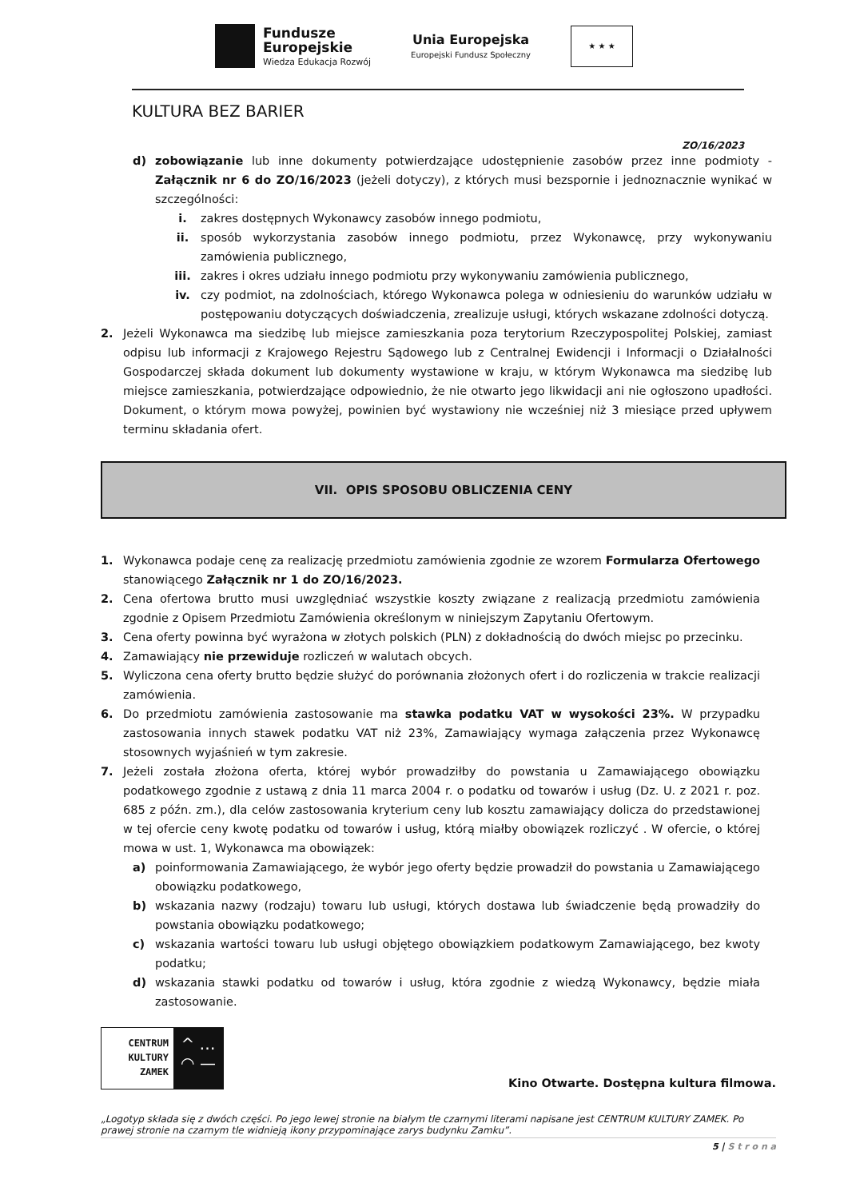Fundusze
Europejskie
Wiedza Edukacja Rozwój
Unia Europejska
Europejski Fundusz Społeczny
★ ★ ★
KULTURA BEZ BARIER
ZO/16/2023
d) zobowiązanie lub inne dokumenty potwierdzające udostępnienie zasobów przez inne podmioty - Załącznik nr 6 do ZO/16/2023 (jeżeli dotyczy), z których musi bezspornie i jednoznacznie wynikać w szczególności:
i. zakres dostępnych Wykonawcy zasobów innego podmiotu,
ii. sposób wykorzystania zasobów innego podmiotu, przez Wykonawcę, przy wykonywaniu zamówienia publicznego,
iii. zakres i okres udziału innego podmiotu przy wykonywaniu zamówienia publicznego,
iv. czy podmiot, na zdolnościach, którego Wykonawca polega w odniesieniu do warunków udziału w postępowaniu dotyczących doświadczenia, zrealizuje usługi, których wskazane zdolności dotyczą.
2. Jeżeli Wykonawca ma siedzibę lub miejsce zamieszkania poza terytorium Rzeczypospolitej Polskiej, zamiast odpisu lub informacji z Krajowego Rejestru Sądowego lub z Centralnej Ewidencji i Informacji o Działalności Gospodarczej składa dokument lub dokumenty wystawione w kraju, w którym Wykonawca ma siedzibę lub miejsce zamieszkania, potwierdzające odpowiednio, że nie otwarto jego likwidacji ani nie ogłoszono upadłości. Dokument, o którym mowa powyżej, powinien być wystawiony nie wcześniej niż 3 miesiące przed upływem terminu składania ofert.
VII. OPIS SPOSOBU OBLICZENIA CENY
1. Wykonawca podaje cenę za realizację przedmiotu zamówienia zgodnie ze wzorem Formularza Ofertowego stanowiącego Załącznik nr 1 do ZO/16/2023.
2. Cena ofertowa brutto musi uwzględniać wszystkie koszty związane z realizacją przedmiotu zamówienia zgodnie z Opisem Przedmiotu Zamówienia określonym w niniejszym Zapytaniu Ofertowym.
3. Cena oferty powinna być wyrażona w złotych polskich (PLN) z dokładnością do dwóch miejsc po przecinku.
4. Zamawiający nie przewiduje rozliczeń w walutach obcych.
5. Wyliczona cena oferty brutto będzie służyć do porównania złożonych ofert i do rozliczenia w trakcie realizacji zamówienia.
6. Do przedmiotu zamówienia zastosowanie ma stawka podatku VAT w wysokości 23%. W przypadku zastosowania innych stawek podatku VAT niż 23%, Zamawiający wymaga załączenia przez Wykonawcę stosownych wyjaśnień w tym zakresie.
7. Jeżeli została złożona oferta, której wybór prowadziłby do powstania u Zamawiającego obowiązku podatkowego zgodnie z ustawą z dnia 11 marca 2004 r. o podatku od towarów i usług (Dz. U. z 2021 r. poz. 685 z późn. zm.), dla celów zastosowania kryterium ceny lub kosztu zamawiający dolicza do przedstawionej w tej ofercie ceny kwotę podatku od towarów i usług, którą miałby obowiązek rozliczyć . W ofercie, o której mowa w ust. 1, Wykonawca ma obowiązek:
a) poinformowania Zamawiającego, że wybór jego oferty będzie prowadził do powstania u Zamawiającego obowiązku podatkowego,
b) wskazania nazwy (rodzaju) towaru lub usługi, których dostawa lub świadczenie będą prowadziły do powstania obowiązku podatkowego;
c) wskazania wartości towaru lub usługi objętego obowiązkiem podatkowym Zamawiającego, bez kwoty podatku;
d) wskazania stawki podatku od towarów i usług, która zgodnie z wiedzą Wykonawcy, będzie miała zastosowanie.
CENTRUM
KULTURY
ZAMEK
^ …
◠ —
Kino Otwarte. Dostępna kultura filmowa.
„Logotyp składa się z dwóch części. Po jego lewej stronie na białym tle czarnymi literami napisane jest CENTRUM KULTURY ZAMEK. Po prawej stronie na czarnym tle widnieją ikony przypominające zarys budynku Zamku”.
5 | S t r o n a